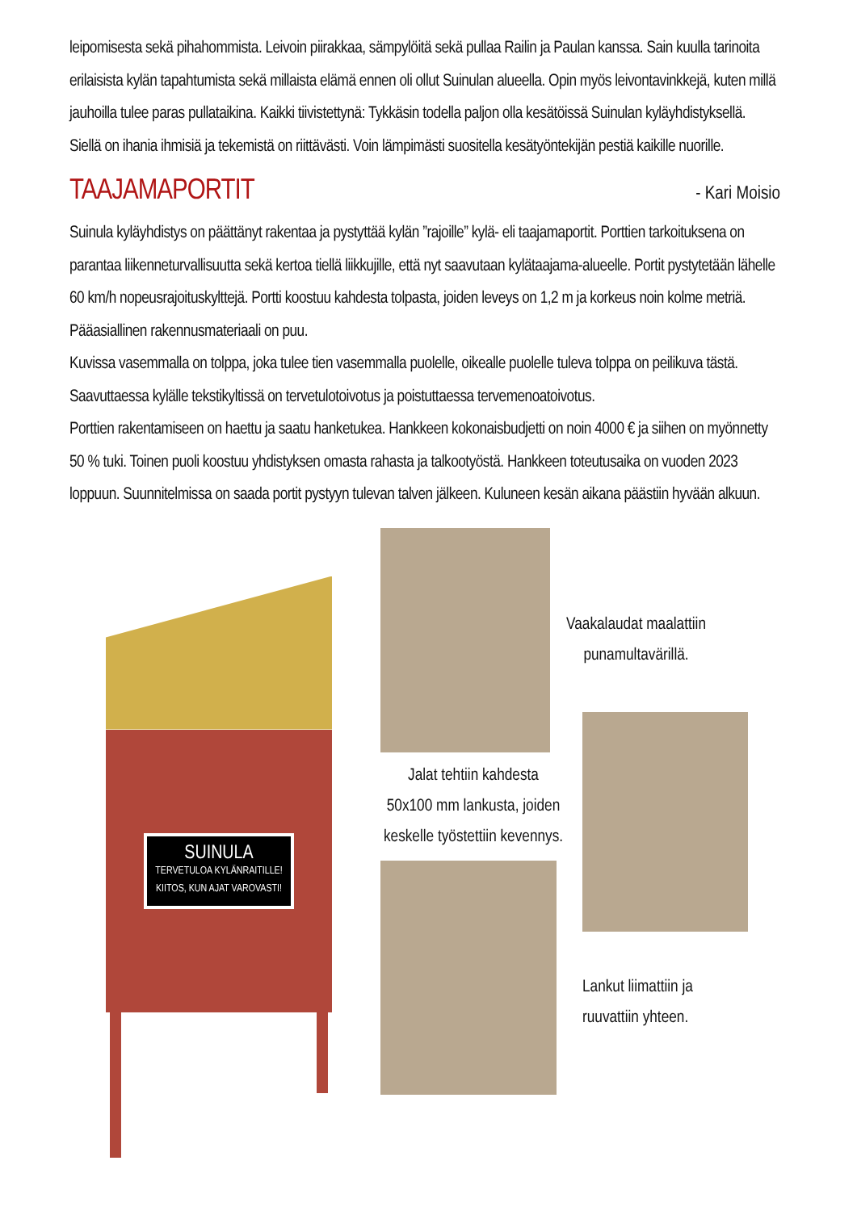leipomisesta sekä pihahommista. Leivoin piirakkaa, sämpylöitä sekä pullaa Railin ja Paulan kanssa. Sain kuulla tarinoita erilaisista kylän tapahtumista sekä millaista elämä ennen oli ollut Suinulan alueella. Opin myös leivontavinkkejä, kuten millä jauhoilla tulee paras pullataikina. Kaikki tiivistettynä: Tykkäsin todella paljon olla kesätöissä Suinulan kyläyhdistyksellä. Siellä on ihania ihmisiä ja tekemistä on riittävästi. Voin lämpimästi suositella kesätyöntekijän pestiä kaikille nuorille.
TAAJAMAPORTIT
- Kari Moisio
Suinula kyläyhdistys on päättänyt rakentaa ja pystyttää kylän ”rajoille” kylä- eli taajamaportit. Porttien tarkoituksena on parantaa liikenneturvallisuutta sekä kertoa tiellä liikkujille, että nyt saavutaan kylätaajama-alueelle. Portit pystytetään lähelle 60 km/h nopeusrajoituskylttejä. Portti koostuu kahdesta tolpasta, joiden leveys on 1,2 m ja korkeus noin kolme metriä. Pääasiallinen rakennusmateriaali on puu.
Kuvissa vasemmalla on tolppa, joka tulee tien vasemmalla puolelle, oikealle puolelle tuleva tolppa on peilikuva tästä. Saavuttaessa kylälle tekstikyltissä on tervetulotoivotus ja poistuttaessa tervemenoatoivotus.
Porttien rakentamiseen on haettu ja saatu hanketukea. Hankkeen kokonaisbudjetti on noin 4000 € ja siihen on myönnetty 50 % tuki. Toinen puoli koostuu yhdistyksen omasta rahasta ja talkootyöstä. Hankkeen toteutusaika on vuoden 2023 loppuun. Suunnitelmissa on saada portit pystyyn tulevan talven jälkeen. Kuluneen kesän aikana päästiin hyvään alkuun.
SUINULA
TERVETULOA KYLÄNRAITILLE!
KIITOS, KUN AJAT VAROVASTI!
Vaakalaudat maalattiin
punamultavärillä.
Jalat tehtiin kahdesta
50x100 mm lankusta, joiden
keskelle työstettiin kevennys.
Lankut liimattiin ja
ruuvattiin yhteen.